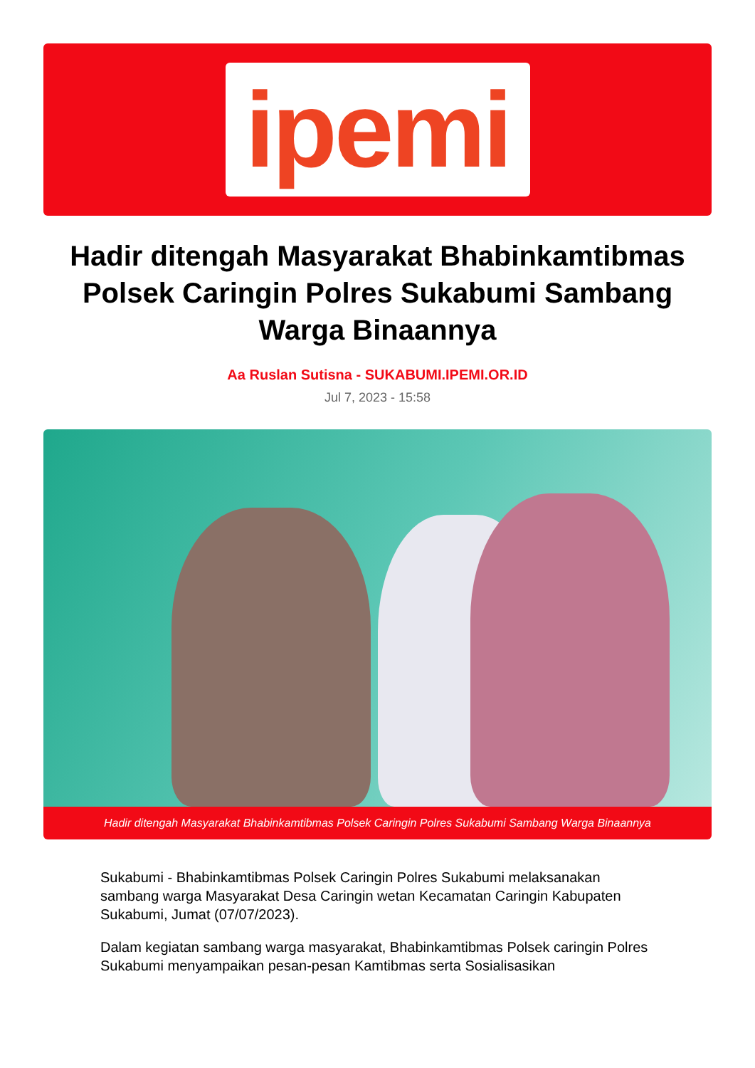ipemi
Hadir ditengah Masyarakat Bhabinkamtibmas Polsek Caringin Polres Sukabumi Sambang Warga Binaannya
Aa Ruslan Sutisna - SUKABUMI.IPEMI.OR.ID
Jul 7, 2023 - 15:58
Hadir ditengah Masyarakat Bhabinkamtibmas Polsek Caringin Polres Sukabumi Sambang Warga Binaannya
Sukabumi - Bhabinkamtibmas Polsek Caringin Polres Sukabumi melaksanakan sambang warga Masyarakat Desa Caringin wetan Kecamatan Caringin Kabupaten Sukabumi, Jumat (07/07/2023).
Dalam kegiatan sambang warga masyarakat, Bhabinkamtibmas Polsek caringin Polres Sukabumi menyampaikan pesan-pesan Kamtibmas serta Sosialisasikan